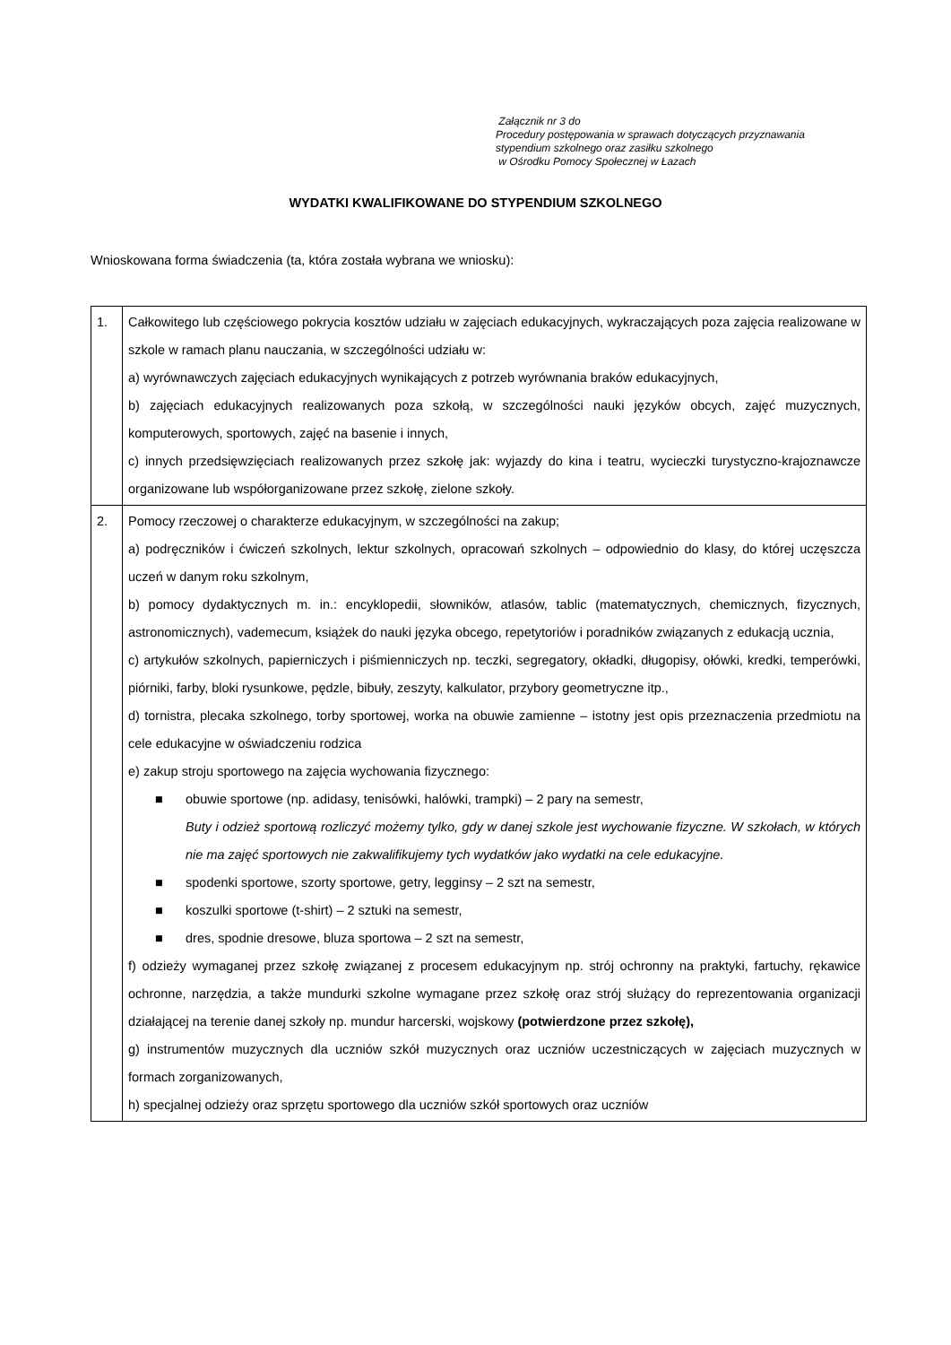Załącznik nr 3 do
Procedury postępowania w sprawach dotyczących przyznawania
stypendium szkolnego oraz zasiłku szkolnego
w Ośrodku Pomocy Społecznej w Łazach
WYDATKI KWALIFIKOWANE DO STYPENDIUM SZKOLNEGO
Wnioskowana forma świadczenia (ta, która została wybrana we wniosku):
| 1. | Całkowitego lub częściowego pokrycia kosztów udziału w zajęciach edukacyjnych, wykraczających poza zajęcia realizowane w szkole w ramach planu nauczania, w szczególności udziału w: a) wyrównawczych zajęciach edukacyjnych wynikających z potrzeb wyrównania braków edukacyjnych, b) zajęciach edukacyjnych realizowanych poza szkołą, w szczególności nauki języków obcych, zajęć muzycznych, komputerowych, sportowych, zajęć na basenie i innych, c) innych przedsięwzięciach realizowanych przez szkołę jak: wyjazdy do kina i teatru, wycieczki turystyczno-krajoznawcze organizowane lub współorganizowane przez szkołę, zielone szkoły. |
| 2. | Pomocy rzeczowej o charakterze edukacyjnym, w szczególności na zakup; a) podręczników i ćwiczeń szkolnych, lektur szkolnych, opracowań szkolnych – odpowiednio do klasy, do której uczęszcza uczeń w danym roku szkolnym, b) pomocy dydaktycznych m. in.: encyklopedii, słowników, atlasów, tablic (matematycznych, chemicznych, fizycznych, astronomicznych), vademecum, książek do nauki języka obcego, repetytoriów i poradników związanych z edukacją ucznia, c) artykułów szkolnych, papierniczych i piśmienniczych np. teczki, segregatory, okładki, długopisy, ołówki, kredki, temperówki, piórniki, farby, bloki rysunkowe, pędzle, bibuły, zeszyty, kalkulator, przybory geometryczne itp., d) tornistra, plecaka szkolnego, torby sportowej, worka na obuwie zamienne – istotny jest opis przeznaczenia przedmiotu na cele edukacyjne w oświadczeniu rodzica e) zakup stroju sportowego na zajęcia wychowania fizycznego: ■ obuwie sportowe (np. adidasy, tenisówki, halówki, trampki) – 2 pary na semestr, Buty i odzież sportową rozliczyć możemy tylko, gdy w danej szkole jest wychowanie fizyczne. W szkołach, w których nie ma zajęć sportowych nie zakwalifikujemy tych wydatków jako wydatki na cele edukacyjne. ■ spodenki sportowe, szorty sportowe, getry, legginsy – 2 szt na semestr, ■ koszulki sportowe (t-shirt) – 2 sztuki na semestr, ■ dres, spodnie dresowe, bluza sportowa – 2 szt na semestr, f) odzieży wymaganej przez szkołę związanej z procesem edukacyjnym np. strój ochronny na praktyki, fartuchy, rękawice ochronne, narzędzia, a także mundurki szkolne wymagane przez szkołę oraz strój służący do reprezentowania organizacji działającej na terenie danej szkoły np. mundur harcerski, wojskowy (potwierdzone przez szkołę), g) instrumentów muzycznych dla uczniów szkół muzycznych oraz uczniów uczestniczących w zajęciach muzycznych w formach zorganizowanych, h) specjalnej odzieży oraz sprzętu sportowego dla uczniów szkół sportowych oraz uczniów |